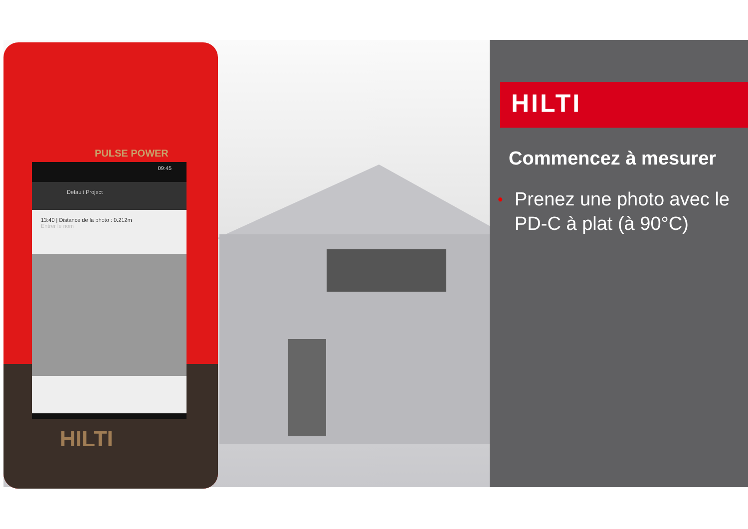PULSE POWER
09:45
Default Project
13:40 | Distance de la photo : 0.212m
Entrer le nom
HILTI
HILTI
Commencez à mesurer
• Prenez une photo avec le PD-C à plat (à 90°C)